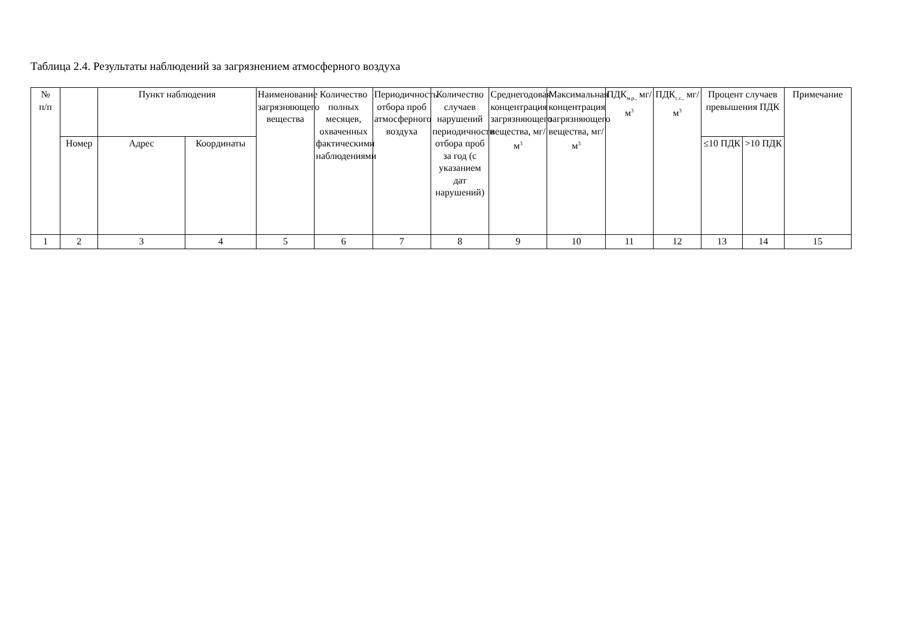Таблица 2.4. Результаты наблюдений за загрязнением атмосферного воздуха
| № п/п | | Пункт наблюдения | | Наименование загрязняющего вещества | Количество полных месяцев, охваченных фактическими наблюдениями | Периодичность отбора проб атмосферного воздуха | Количество случаев нарушений периодичности отбора проб за год (с указанием дат нарушений) | Среднегодовая концентрация загрязняющего вещества, мг/м<sup>3</sup> | Максимальная концентрация загрязняющего вещества, мг/м<sup>3</sup> | ПДК<sub>м.р.,</sub> мг/м<sup>3</sup> | ПДК<sub>с.с.,</sub> мг/м<sup>3</sup> | Процент случаев превышения ПДК | | Примечание |
| --- | --- | --- | --- | --- | --- | --- | --- | --- | --- | --- | --- | --- | --- | --- |
| | Номер | Адрес | Координаты | | | | | | | | | ≤10 ПДК | >10 ПДК | |
| 1 | 2 | 3 | 4 | 5 | 6 | 7 | 8 | 9 | 10 | 11 | 12 | 13 | 14 | 15 |